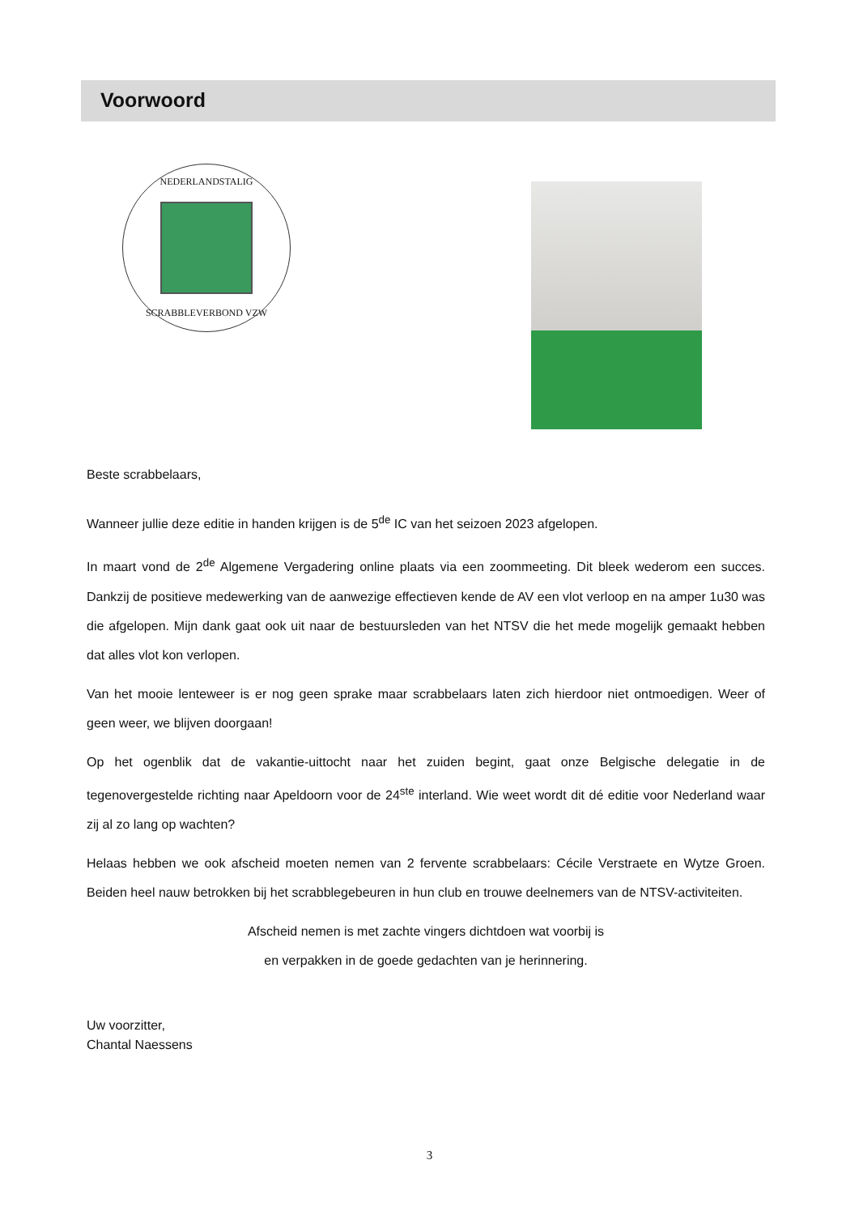Voorwoord
NEDERLANDSTALIG
SCRABBLEVERBOND VZW
Beste scrabbelaars,
Wanneer jullie deze editie in handen krijgen is de 5<sup>de</sup> IC van het seizoen 2023 afgelopen.
In maart vond de 2<sup>de</sup> Algemene Vergadering online plaats via een zoommeeting. Dit bleek wederom een succes. Dankzij de positieve medewerking van de aanwezige effectieven kende de AV een vlot verloop en na amper 1u30 was die afgelopen. Mijn dank gaat ook uit naar de bestuursleden van het NTSV die het mede mogelijk gemaakt hebben dat alles vlot kon verlopen.
Van het mooie lenteweer is er nog geen sprake maar scrabbelaars laten zich hierdoor niet ontmoedigen. Weer of geen weer, we blijven doorgaan!
Op het ogenblik dat de vakantie-uittocht naar het zuiden begint, gaat onze Belgische delegatie in de tegenovergestelde richting naar Apeldoorn voor de 24<sup>ste</sup> interland. Wie weet wordt dit dé editie voor Nederland waar zij al zo lang op wachten?
Helaas hebben we ook afscheid moeten nemen van 2 fervente scrabbelaars: Cécile Verstraete en Wytze Groen. Beiden heel nauw betrokken bij het scrabblegebeuren in hun club en trouwe deelnemers van de NTSV-activiteiten.
Afscheid nemen is met zachte vingers dichtdoen wat voorbij is
en verpakken in de goede gedachten van je herinnering.
Uw voorzitter,
Chantal Naessens
3